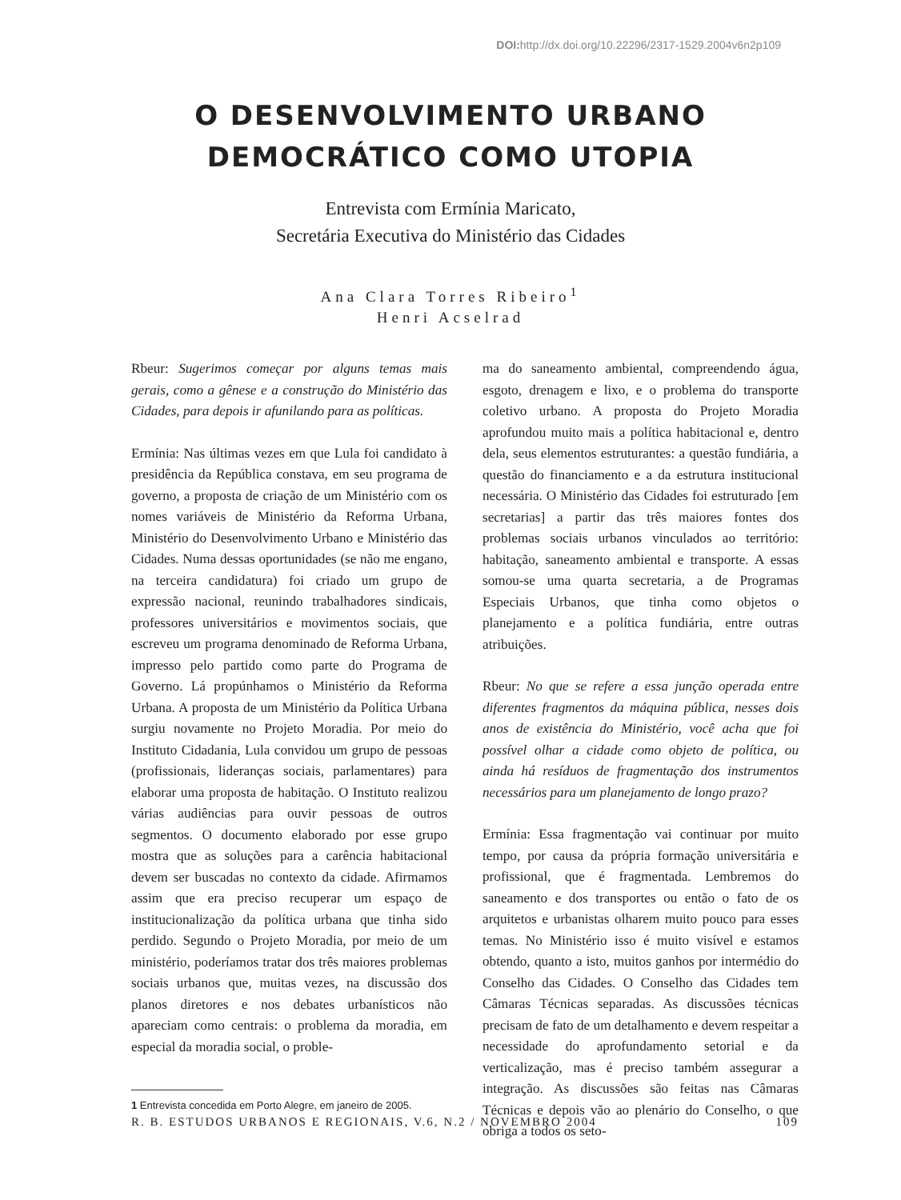DOI: http://dx.doi.org/10.22296/2317-1529.2004v6n2p109
O DESENVOLVIMENTO URBANO
DEMOCRÁTICO COMO UTOPIA
Entrevista com Ermínia Maricato,
Secretária Executiva do Ministério das Cidades
Ana Clara Torres Ribeiro<sup>1</sup>
Henri Acselrad
Rbeur: Sugerimos começar por alguns temas mais gerais, como a gênese e a construção do Ministério das Cidades, para depois ir afunilando para as políticas.
Ermínia: Nas últimas vezes em que Lula foi candidato à presidência da República constava, em seu programa de governo, a proposta de criação de um Ministério com os nomes variáveis de Ministério da Reforma Urbana, Ministério do Desenvolvimento Urbano e Ministério das Cidades. Numa dessas oportunidades (se não me engano, na terceira candidatura) foi criado um grupo de expressão nacional, reunindo trabalhadores sindicais, professores universitários e movimentos sociais, que escreveu um programa denominado de Reforma Urbana, impresso pelo partido como parte do Programa de Governo. Lá propúnhamos o Ministério da Reforma Urbana. A proposta de um Ministério da Política Urbana surgiu novamente no Projeto Moradia. Por meio do Instituto Cidadania, Lula convidou um grupo de pessoas (profissionais, lideranças sociais, parlamentares) para elaborar uma proposta de habitação. O Instituto realizou várias audiências para ouvir pessoas de outros segmentos. O documento elaborado por esse grupo mostra que as soluções para a carência habitacional devem ser buscadas no contexto da cidade. Afirmamos assim que era preciso recuperar um espaço de institucionalização da política urbana que tinha sido perdido. Segundo o Projeto Moradia, por meio de um ministério, poderíamos tratar dos três maiores problemas sociais urbanos que, muitas vezes, na discussão dos planos diretores e nos debates urbanísticos não apareciam como centrais: o problema da moradia, em especial da moradia social, o proble-
1 Entrevista concedida em Porto Alegre, em janeiro de 2005.
ma do saneamento ambiental, compreendendo água, esgoto, drenagem e lixo, e o problema do transporte coletivo urbano. A proposta do Projeto Moradia aprofundou muito mais a política habitacional e, dentro dela, seus elementos estruturantes: a questão fundiária, a questão do financiamento e a da estrutura institucional necessária. O Ministério das Cidades foi estruturado [em secretarias] a partir das três maiores fontes dos problemas sociais urbanos vinculados ao território: habitação, saneamento ambiental e transporte. A essas somou-se uma quarta secretaria, a de Programas Especiais Urbanos, que tinha como objetos o planejamento e a política fundiária, entre outras atribuições.
Rbeur: No que se refere a essa junção operada entre diferentes fragmentos da máquina pública, nesses dois anos de existência do Ministério, você acha que foi possível olhar a cidade como objeto de política, ou ainda há resíduos de fragmentação dos instrumentos necessários para um planejamento de longo prazo?
Ermínia: Essa fragmentação vai continuar por muito tempo, por causa da própria formação universitária e profissional, que é fragmentada. Lembremos do saneamento e dos transportes ou então o fato de os arquitetos e urbanistas olharem muito pouco para esses temas. No Ministério isso é muito visível e estamos obtendo, quanto a isto, muitos ganhos por intermédio do Conselho das Cidades. O Conselho das Cidades tem Câmaras Técnicas separadas. As discussões técnicas precisam de fato de um detalhamento e devem respeitar a necessidade do aprofundamento setorial e da verticalização, mas é preciso também assegurar a integração. As discussões são feitas nas Câmaras Técnicas e depois vão ao plenário do Conselho, o que obriga a todos os seto-
R. B. ESTUDOS URBANOS E REGIONAIS, V.6, N.2 / NOVEMBRO 2004 109